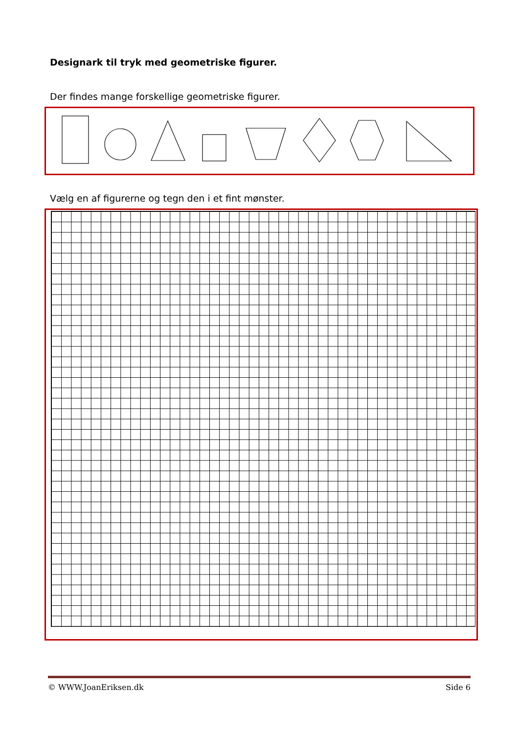Designark til tryk med geometriske figurer.
Der findes mange forskellige geometriske figurer.
Vælg en af figurerne og tegn den i et fint mønster.
© WWW.JoanEriksen.dk Side 6